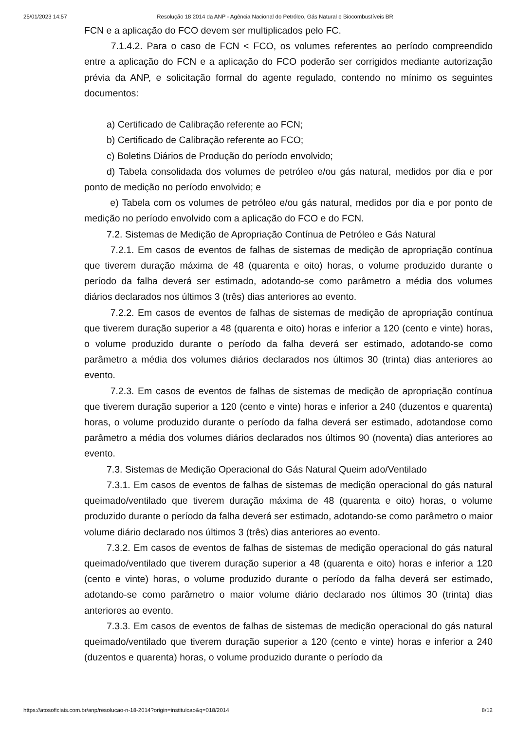25/01/2023 14:57 Resolução 18 2014 da ANP - Agência Nacional do Petróleo, Gás Natural e Biocombustíveis BR
FCN e a aplicação do FCO devem ser multiplicados pelo FC.
7.1.4.2. Para o caso de FCN < FCO, os volumes referentes ao período compreendido entre a aplicação do FCN e a aplicação do FCO poderão ser corrigidos mediante autorização prévia da ANP, e solicitação formal do agente regulado, contendo no mínimo os seguintes documentos:
a) Certificado de Calibração referente ao FCN;
b) Certificado de Calibração referente ao FCO;
c) Boletins Diários de Produção do período envolvido;
d) Tabela consolidada dos volumes de petróleo e/ou gás natural, medidos por dia e por ponto de medição no período envolvido; e
e) Tabela com os volumes de petróleo e/ou gás natural, medidos por dia e por ponto de medição no período envolvido com a aplicação do FCO e do FCN.
7.2. Sistemas de Medição de Apropriação Contínua de Petróleo e Gás Natural
7.2.1. Em casos de eventos de falhas de sistemas de medição de apropriação contínua que tiverem duração máxima de 48 (quarenta e oito) horas, o volume produzido durante o período da falha deverá ser estimado, adotando-se como parâmetro a média dos volumes diários declarados nos últimos 3 (três) dias anteriores ao evento.
7.2.2. Em casos de eventos de falhas de sistemas de medição de apropriação contínua que tiverem duração superior a 48 (quarenta e oito) horas e inferior a 120 (cento e vinte) horas, o volume produzido durante o período da falha deverá ser estimado, adotando-se como parâmetro a média dos volumes diários declarados nos últimos 30 (trinta) dias anteriores ao evento.
7.2.3. Em casos de eventos de falhas de sistemas de medição de apropriação contínua que tiverem duração superior a 120 (cento e vinte) horas e inferior a 240 (duzentos e quarenta) horas, o volume produzido durante o período da falha deverá ser estimado, adotandose como parâmetro a média dos volumes diários declarados nos últimos 90 (noventa) dias anteriores ao evento.
7.3. Sistemas de Medição Operacional do Gás Natural Queim ado/Ventilado
7.3.1. Em casos de eventos de falhas de sistemas de medição operacional do gás natural queimado/ventilado que tiverem duração máxima de 48 (quarenta e oito) horas, o volume produzido durante o período da falha deverá ser estimado, adotando-se como parâmetro o maior volume diário declarado nos últimos 3 (três) dias anteriores ao evento.
7.3.2. Em casos de eventos de falhas de sistemas de medição operacional do gás natural queimado/ventilado que tiverem duração superior a 48 (quarenta e oito) horas e inferior a 120 (cento e vinte) horas, o volume produzido durante o período da falha deverá ser estimado, adotando-se como parâmetro o maior volume diário declarado nos últimos 30 (trinta) dias anteriores ao evento.
7.3.3. Em casos de eventos de falhas de sistemas de medição operacional do gás natural queimado/ventilado que tiverem duração superior a 120 (cento e vinte) horas e inferior a 240 (duzentos e quarenta) horas, o volume produzido durante o período da
https://atosoficiais.com.br/anp/resolucao-n-18-2014?origin=instituicao&q=018/2014 8/12